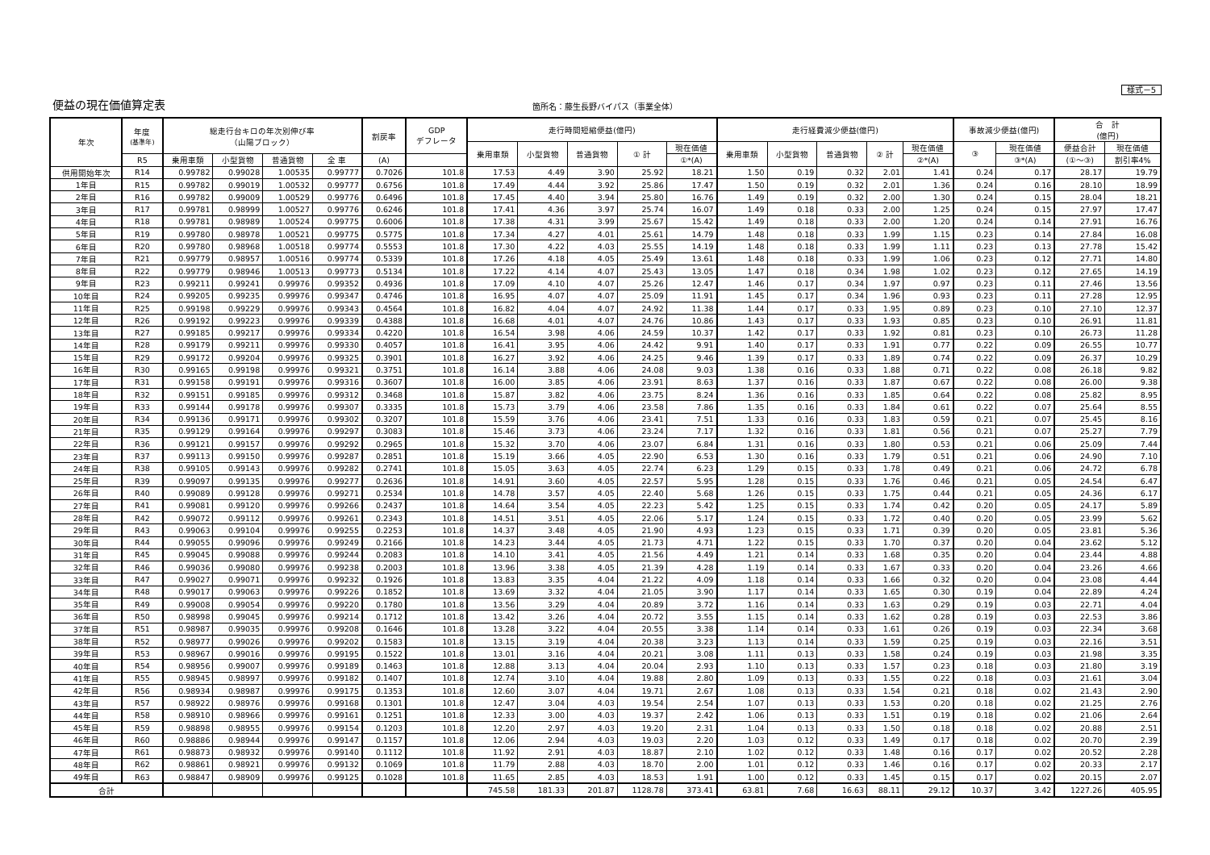様式－5
便益の現在価値算定表
箇所名：藤生長野バイパス（事業全体）
| 年次 | 年度 (基準年) | 総走行台キロの年次別伸び率 （山陽ブロック） | | | | 割戻率 | GDP デフレータ | 走行時間短縮便益(億円) | | | | | 走行経費減少便益(億円) | | | | | 事故減少便益(億円) | | 合 計 (億円) | |
| --- | --- | --- | --- | --- | --- | --- | --- | --- | --- | --- | --- | --- | --- | --- | --- | --- | --- | --- | --- | --- | --- |
| | | | | | | | | 乗用車類 | 小型貨物 | 普通貨物 | ① 計 | 現在価値 | 乗用車類 | 小型貨物 | 普通貨物 | ② 計 | 現在価値 | ③ | 現在価値 | 便益合計 | 現在価値 |
| | R5 | 乗用車類 | 小型貨物 | 普通貨物 | 全 車 | (A) | | | | | | ①*(A) | | | | | ②*(A) | | ③*(A) | (①～③) | 割引率4% |
| 供用開始年次 | R14 | 0.99782 | 0.99028 | 1.00535 | 0.99777 | 0.7026 | 101.8 | 17.53 | 4.49 | 3.90 | 25.92 | 18.21 | 1.50 | 0.19 | 0.32 | 2.01 | 1.41 | 0.24 | 0.17 | 28.17 | 19.79 |
| 1年目 | R15 | 0.99782 | 0.99019 | 1.00532 | 0.99777 | 0.6756 | 101.8 | 17.49 | 4.44 | 3.92 | 25.86 | 17.47 | 1.50 | 0.19 | 0.32 | 2.01 | 1.36 | 0.24 | 0.16 | 28.10 | 18.99 |
| 2年目 | R16 | 0.99782 | 0.99009 | 1.00529 | 0.99776 | 0.6496 | 101.8 | 17.45 | 4.40 | 3.94 | 25.80 | 16.76 | 1.49 | 0.19 | 0.32 | 2.00 | 1.30 | 0.24 | 0.15 | 28.04 | 18.21 |
| 3年目 | R17 | 0.99781 | 0.98999 | 1.00527 | 0.99776 | 0.6246 | 101.8 | 17.41 | 4.36 | 3.97 | 25.74 | 16.07 | 1.49 | 0.18 | 0.33 | 2.00 | 1.25 | 0.24 | 0.15 | 27.97 | 17.47 |
| 4年目 | R18 | 0.99781 | 0.98989 | 1.00524 | 0.99775 | 0.6006 | 101.8 | 17.38 | 4.31 | 3.99 | 25.67 | 15.42 | 1.49 | 0.18 | 0.33 | 2.00 | 1.20 | 0.24 | 0.14 | 27.91 | 16.76 |
| 5年目 | R19 | 0.99780 | 0.98978 | 1.00521 | 0.99775 | 0.5775 | 101.8 | 17.34 | 4.27 | 4.01 | 25.61 | 14.79 | 1.48 | 0.18 | 0.33 | 1.99 | 1.15 | 0.23 | 0.14 | 27.84 | 16.08 |
| 6年目 | R20 | 0.99780 | 0.98968 | 1.00518 | 0.99774 | 0.5553 | 101.8 | 17.30 | 4.22 | 4.03 | 25.55 | 14.19 | 1.48 | 0.18 | 0.33 | 1.99 | 1.11 | 0.23 | 0.13 | 27.78 | 15.42 |
| 7年目 | R21 | 0.99779 | 0.98957 | 1.00516 | 0.99774 | 0.5339 | 101.8 | 17.26 | 4.18 | 4.05 | 25.49 | 13.61 | 1.48 | 0.18 | 0.33 | 1.99 | 1.06 | 0.23 | 0.12 | 27.71 | 14.80 |
| 8年目 | R22 | 0.99779 | 0.98946 | 1.00513 | 0.99773 | 0.5134 | 101.8 | 17.22 | 4.14 | 4.07 | 25.43 | 13.05 | 1.47 | 0.18 | 0.34 | 1.98 | 1.02 | 0.23 | 0.12 | 27.65 | 14.19 |
| 9年目 | R23 | 0.99211 | 0.99241 | 0.99976 | 0.99352 | 0.4936 | 101.8 | 17.09 | 4.10 | 4.07 | 25.26 | 12.47 | 1.46 | 0.17 | 0.34 | 1.97 | 0.97 | 0.23 | 0.11 | 27.46 | 13.56 |
| 10年目 | R24 | 0.99205 | 0.99235 | 0.99976 | 0.99347 | 0.4746 | 101.8 | 16.95 | 4.07 | 4.07 | 25.09 | 11.91 | 1.45 | 0.17 | 0.34 | 1.96 | 0.93 | 0.23 | 0.11 | 27.28 | 12.95 |
| 11年目 | R25 | 0.99198 | 0.99229 | 0.99976 | 0.99343 | 0.4564 | 101.8 | 16.82 | 4.04 | 4.07 | 24.92 | 11.38 | 1.44 | 0.17 | 0.33 | 1.95 | 0.89 | 0.23 | 0.10 | 27.10 | 12.37 |
| 12年目 | R26 | 0.99192 | 0.99223 | 0.99976 | 0.99339 | 0.4388 | 101.8 | 16.68 | 4.01 | 4.07 | 24.76 | 10.86 | 1.43 | 0.17 | 0.33 | 1.93 | 0.85 | 0.23 | 0.10 | 26.91 | 11.81 |
| 13年目 | R27 | 0.99185 | 0.99217 | 0.99976 | 0.99334 | 0.4220 | 101.8 | 16.54 | 3.98 | 4.06 | 24.59 | 10.37 | 1.42 | 0.17 | 0.33 | 1.92 | 0.81 | 0.23 | 0.10 | 26.73 | 11.28 |
| 14年目 | R28 | 0.99179 | 0.99211 | 0.99976 | 0.99330 | 0.4057 | 101.8 | 16.41 | 3.95 | 4.06 | 24.42 | 9.91 | 1.40 | 0.17 | 0.33 | 1.91 | 0.77 | 0.22 | 0.09 | 26.55 | 10.77 |
| 15年目 | R29 | 0.99172 | 0.99204 | 0.99976 | 0.99325 | 0.3901 | 101.8 | 16.27 | 3.92 | 4.06 | 24.25 | 9.46 | 1.39 | 0.17 | 0.33 | 1.89 | 0.74 | 0.22 | 0.09 | 26.37 | 10.29 |
| 16年目 | R30 | 0.99165 | 0.99198 | 0.99976 | 0.99321 | 0.3751 | 101.8 | 16.14 | 3.88 | 4.06 | 24.08 | 9.03 | 1.38 | 0.16 | 0.33 | 1.88 | 0.71 | 0.22 | 0.08 | 26.18 | 9.82 |
| 17年目 | R31 | 0.99158 | 0.99191 | 0.99976 | 0.99316 | 0.3607 | 101.8 | 16.00 | 3.85 | 4.06 | 23.91 | 8.63 | 1.37 | 0.16 | 0.33 | 1.87 | 0.67 | 0.22 | 0.08 | 26.00 | 9.38 |
| 18年目 | R32 | 0.99151 | 0.99185 | 0.99976 | 0.99312 | 0.3468 | 101.8 | 15.87 | 3.82 | 4.06 | 23.75 | 8.24 | 1.36 | 0.16 | 0.33 | 1.85 | 0.64 | 0.22 | 0.08 | 25.82 | 8.95 |
| 19年目 | R33 | 0.99144 | 0.99178 | 0.99976 | 0.99307 | 0.3335 | 101.8 | 15.73 | 3.79 | 4.06 | 23.58 | 7.86 | 1.35 | 0.16 | 0.33 | 1.84 | 0.61 | 0.22 | 0.07 | 25.64 | 8.55 |
| 20年目 | R34 | 0.99136 | 0.99171 | 0.99976 | 0.99302 | 0.3207 | 101.8 | 15.59 | 3.76 | 4.06 | 23.41 | 7.51 | 1.33 | 0.16 | 0.33 | 1.83 | 0.59 | 0.21 | 0.07 | 25.45 | 8.16 |
| 21年目 | R35 | 0.99129 | 0.99164 | 0.99976 | 0.99297 | 0.3083 | 101.8 | 15.46 | 3.73 | 4.06 | 23.24 | 7.17 | 1.32 | 0.16 | 0.33 | 1.81 | 0.56 | 0.21 | 0.07 | 25.27 | 7.79 |
| 22年目 | R36 | 0.99121 | 0.99157 | 0.99976 | 0.99292 | 0.2965 | 101.8 | 15.32 | 3.70 | 4.06 | 23.07 | 6.84 | 1.31 | 0.16 | 0.33 | 1.80 | 0.53 | 0.21 | 0.06 | 25.09 | 7.44 |
| 23年目 | R37 | 0.99113 | 0.99150 | 0.99976 | 0.99287 | 0.2851 | 101.8 | 15.19 | 3.66 | 4.05 | 22.90 | 6.53 | 1.30 | 0.16 | 0.33 | 1.79 | 0.51 | 0.21 | 0.06 | 24.90 | 7.10 |
| 24年目 | R38 | 0.99105 | 0.99143 | 0.99976 | 0.99282 | 0.2741 | 101.8 | 15.05 | 3.63 | 4.05 | 22.74 | 6.23 | 1.29 | 0.15 | 0.33 | 1.78 | 0.49 | 0.21 | 0.06 | 24.72 | 6.78 |
| 25年目 | R39 | 0.99097 | 0.99135 | 0.99976 | 0.99277 | 0.2636 | 101.8 | 14.91 | 3.60 | 4.05 | 22.57 | 5.95 | 1.28 | 0.15 | 0.33 | 1.76 | 0.46 | 0.21 | 0.05 | 24.54 | 6.47 |
| 26年目 | R40 | 0.99089 | 0.99128 | 0.99976 | 0.99271 | 0.2534 | 101.8 | 14.78 | 3.57 | 4.05 | 22.40 | 5.68 | 1.26 | 0.15 | 0.33 | 1.75 | 0.44 | 0.21 | 0.05 | 24.36 | 6.17 |
| 27年目 | R41 | 0.99081 | 0.99120 | 0.99976 | 0.99266 | 0.2437 | 101.8 | 14.64 | 3.54 | 4.05 | 22.23 | 5.42 | 1.25 | 0.15 | 0.33 | 1.74 | 0.42 | 0.20 | 0.05 | 24.17 | 5.89 |
| 28年目 | R42 | 0.99072 | 0.99112 | 0.99976 | 0.99261 | 0.2343 | 101.8 | 14.51 | 3.51 | 4.05 | 22.06 | 5.17 | 1.24 | 0.15 | 0.33 | 1.72 | 0.40 | 0.20 | 0.05 | 23.99 | 5.62 |
| 29年目 | R43 | 0.99063 | 0.99104 | 0.99976 | 0.99255 | 0.2253 | 101.8 | 14.37 | 3.48 | 4.05 | 21.90 | 4.93 | 1.23 | 0.15 | 0.33 | 1.71 | 0.39 | 0.20 | 0.05 | 23.81 | 5.36 |
| 30年目 | R44 | 0.99055 | 0.99096 | 0.99976 | 0.99249 | 0.2166 | 101.8 | 14.23 | 3.44 | 4.05 | 21.73 | 4.71 | 1.22 | 0.15 | 0.33 | 1.70 | 0.37 | 0.20 | 0.04 | 23.62 | 5.12 |
| 31年目 | R45 | 0.99045 | 0.99088 | 0.99976 | 0.99244 | 0.2083 | 101.8 | 14.10 | 3.41 | 4.05 | 21.56 | 4.49 | 1.21 | 0.14 | 0.33 | 1.68 | 0.35 | 0.20 | 0.04 | 23.44 | 4.88 |
| 32年目 | R46 | 0.99036 | 0.99080 | 0.99976 | 0.99238 | 0.2003 | 101.8 | 13.96 | 3.38 | 4.05 | 21.39 | 4.28 | 1.19 | 0.14 | 0.33 | 1.67 | 0.33 | 0.20 | 0.04 | 23.26 | 4.66 |
| 33年目 | R47 | 0.99027 | 0.99071 | 0.99976 | 0.99232 | 0.1926 | 101.8 | 13.83 | 3.35 | 4.04 | 21.22 | 4.09 | 1.18 | 0.14 | 0.33 | 1.66 | 0.32 | 0.20 | 0.04 | 23.08 | 4.44 |
| 34年目 | R48 | 0.99017 | 0.99063 | 0.99976 | 0.99226 | 0.1852 | 101.8 | 13.69 | 3.32 | 4.04 | 21.05 | 3.90 | 1.17 | 0.14 | 0.33 | 1.65 | 0.30 | 0.19 | 0.04 | 22.89 | 4.24 |
| 35年目 | R49 | 0.99008 | 0.99054 | 0.99976 | 0.99220 | 0.1780 | 101.8 | 13.56 | 3.29 | 4.04 | 20.89 | 3.72 | 1.16 | 0.14 | 0.33 | 1.63 | 0.29 | 0.19 | 0.03 | 22.71 | 4.04 |
| 36年目 | R50 | 0.98998 | 0.99045 | 0.99976 | 0.99214 | 0.1712 | 101.8 | 13.42 | 3.26 | 4.04 | 20.72 | 3.55 | 1.15 | 0.14 | 0.33 | 1.62 | 0.28 | 0.19 | 0.03 | 22.53 | 3.86 |
| 37年目 | R51 | 0.98987 | 0.99035 | 0.99976 | 0.99208 | 0.1646 | 101.8 | 13.28 | 3.22 | 4.04 | 20.55 | 3.38 | 1.14 | 0.14 | 0.33 | 1.61 | 0.26 | 0.19 | 0.03 | 22.34 | 3.68 |
| 38年目 | R52 | 0.98977 | 0.99026 | 0.99976 | 0.99202 | 0.1583 | 101.8 | 13.15 | 3.19 | 4.04 | 20.38 | 3.23 | 1.13 | 0.14 | 0.33 | 1.59 | 0.25 | 0.19 | 0.03 | 22.16 | 3.51 |
| 39年目 | R53 | 0.98967 | 0.99016 | 0.99976 | 0.99195 | 0.1522 | 101.8 | 13.01 | 3.16 | 4.04 | 20.21 | 3.08 | 1.11 | 0.13 | 0.33 | 1.58 | 0.24 | 0.19 | 0.03 | 21.98 | 3.35 |
| 40年目 | R54 | 0.98956 | 0.99007 | 0.99976 | 0.99189 | 0.1463 | 101.8 | 12.88 | 3.13 | 4.04 | 20.04 | 2.93 | 1.10 | 0.13 | 0.33 | 1.57 | 0.23 | 0.18 | 0.03 | 21.80 | 3.19 |
| 41年目 | R55 | 0.98945 | 0.98997 | 0.99976 | 0.99182 | 0.1407 | 101.8 | 12.74 | 3.10 | 4.04 | 19.88 | 2.80 | 1.09 | 0.13 | 0.33 | 1.55 | 0.22 | 0.18 | 0.03 | 21.61 | 3.04 |
| 42年目 | R56 | 0.98934 | 0.98987 | 0.99976 | 0.99175 | 0.1353 | 101.8 | 12.60 | 3.07 | 4.04 | 19.71 | 2.67 | 1.08 | 0.13 | 0.33 | 1.54 | 0.21 | 0.18 | 0.02 | 21.43 | 2.90 |
| 43年目 | R57 | 0.98922 | 0.98976 | 0.99976 | 0.99168 | 0.1301 | 101.8 | 12.47 | 3.04 | 4.03 | 19.54 | 2.54 | 1.07 | 0.13 | 0.33 | 1.53 | 0.20 | 0.18 | 0.02 | 21.25 | 2.76 |
| 44年目 | R58 | 0.98910 | 0.98966 | 0.99976 | 0.99161 | 0.1251 | 101.8 | 12.33 | 3.00 | 4.03 | 19.37 | 2.42 | 1.06 | 0.13 | 0.33 | 1.51 | 0.19 | 0.18 | 0.02 | 21.06 | 2.64 |
| 45年目 | R59 | 0.98898 | 0.98955 | 0.99976 | 0.99154 | 0.1203 | 101.8 | 12.20 | 2.97 | 4.03 | 19.20 | 2.31 | 1.04 | 0.13 | 0.33 | 1.50 | 0.18 | 0.18 | 0.02 | 20.88 | 2.51 |
| 46年目 | R60 | 0.98886 | 0.98944 | 0.99976 | 0.99147 | 0.1157 | 101.8 | 12.06 | 2.94 | 4.03 | 19.03 | 2.20 | 1.03 | 0.12 | 0.33 | 1.49 | 0.17 | 0.18 | 0.02 | 20.70 | 2.39 |
| 47年目 | R61 | 0.98873 | 0.98932 | 0.99976 | 0.99140 | 0.1112 | 101.8 | 11.92 | 2.91 | 4.03 | 18.87 | 2.10 | 1.02 | 0.12 | 0.33 | 1.48 | 0.16 | 0.17 | 0.02 | 20.52 | 2.28 |
| 48年目 | R62 | 0.98861 | 0.98921 | 0.99976 | 0.99132 | 0.1069 | 101.8 | 11.79 | 2.88 | 4.03 | 18.70 | 2.00 | 1.01 | 0.12 | 0.33 | 1.46 | 0.16 | 0.17 | 0.02 | 20.33 | 2.17 |
| 49年目 | R63 | 0.98847 | 0.98909 | 0.99976 | 0.99125 | 0.1028 | 101.8 | 11.65 | 2.85 | 4.03 | 18.53 | 1.91 | 1.00 | 0.12 | 0.33 | 1.45 | 0.15 | 0.17 | 0.02 | 20.15 | 2.07 |
| 合計 | | | | | | | | 745.58 | 181.33 | 201.87 | 1128.78 | 373.41 | 63.81 | 7.68 | 16.63 | 88.11 | 29.12 | 10.37 | 3.42 | 1227.26 | 405.95 |